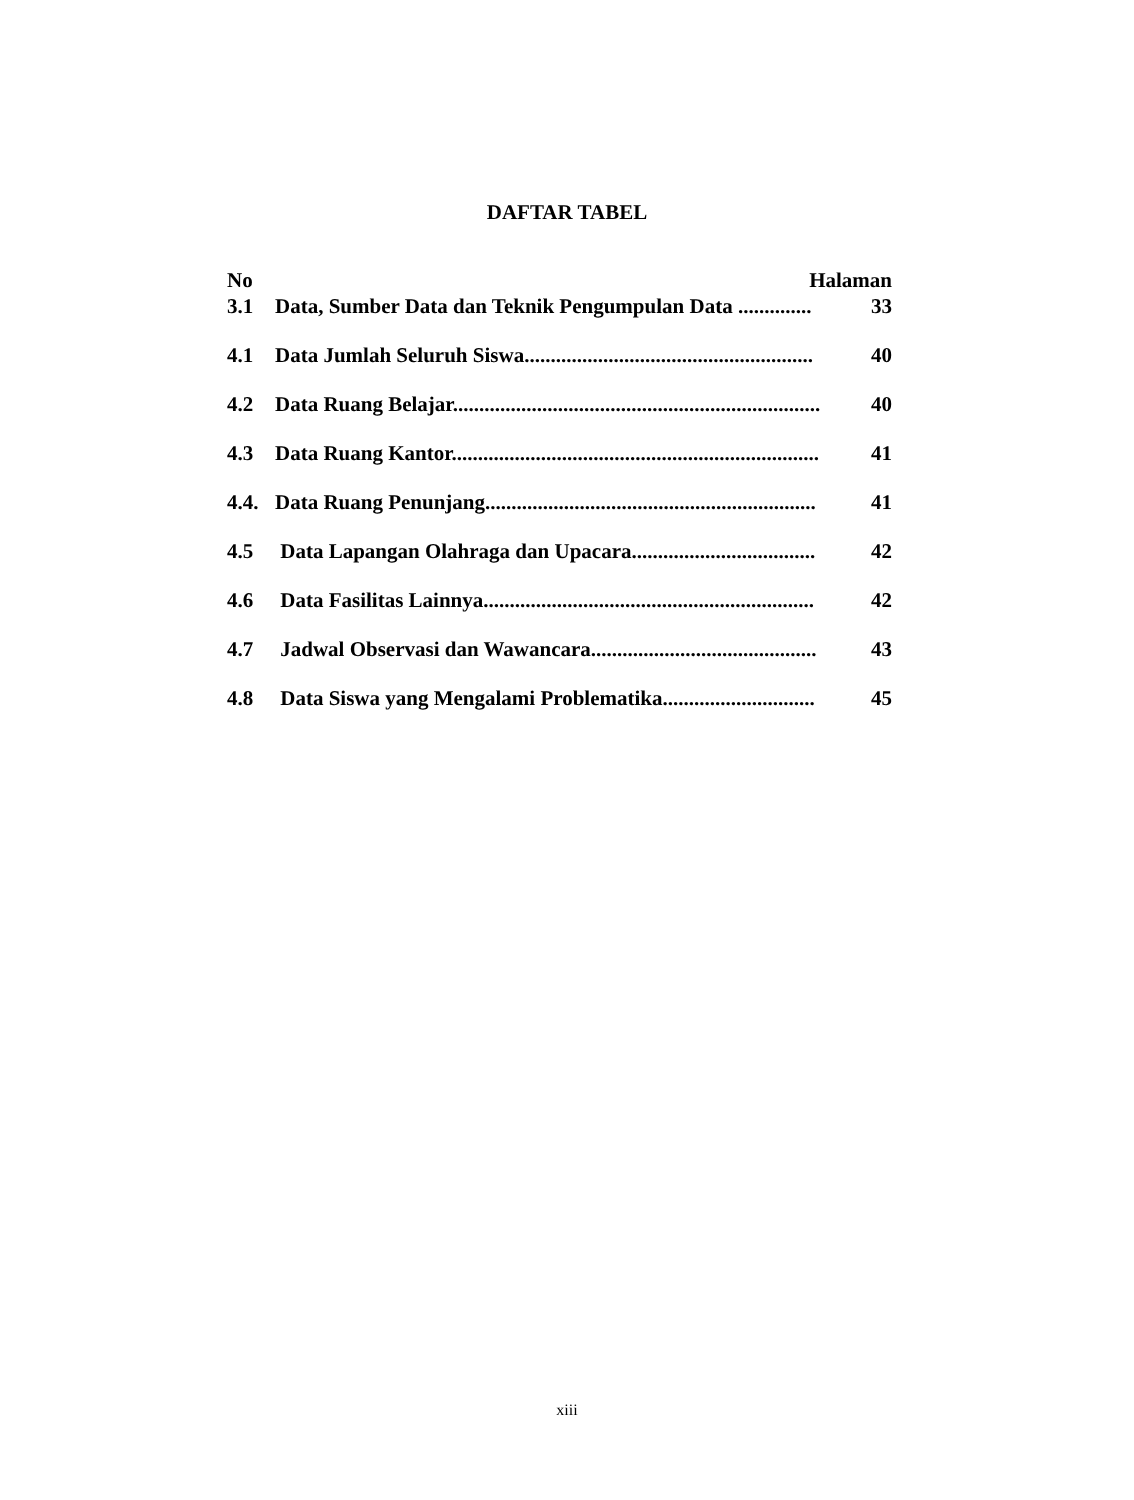DAFTAR TABEL
No Halaman
3.1 Data, Sumber Data dan Teknik Pengumpulan Data .............. 33
4.1 Data Jumlah Seluruh Siswa....................................................... 40
4.2 Data Ruang Belajar...................................................................... 40
4.3 Data Ruang Kantor...................................................................... 41
4.4. Data Ruang Penunjang............................................................... 41
4.5 Data Lapangan Olahraga dan Upacara................................... 42
4.6 Data Fasilitas Lainnya............................................................... 42
4.7 Jadwal Observasi dan Wawancara........................................... 43
4.8 Data Siswa yang Mengalami Problematika............................. 45
xiii